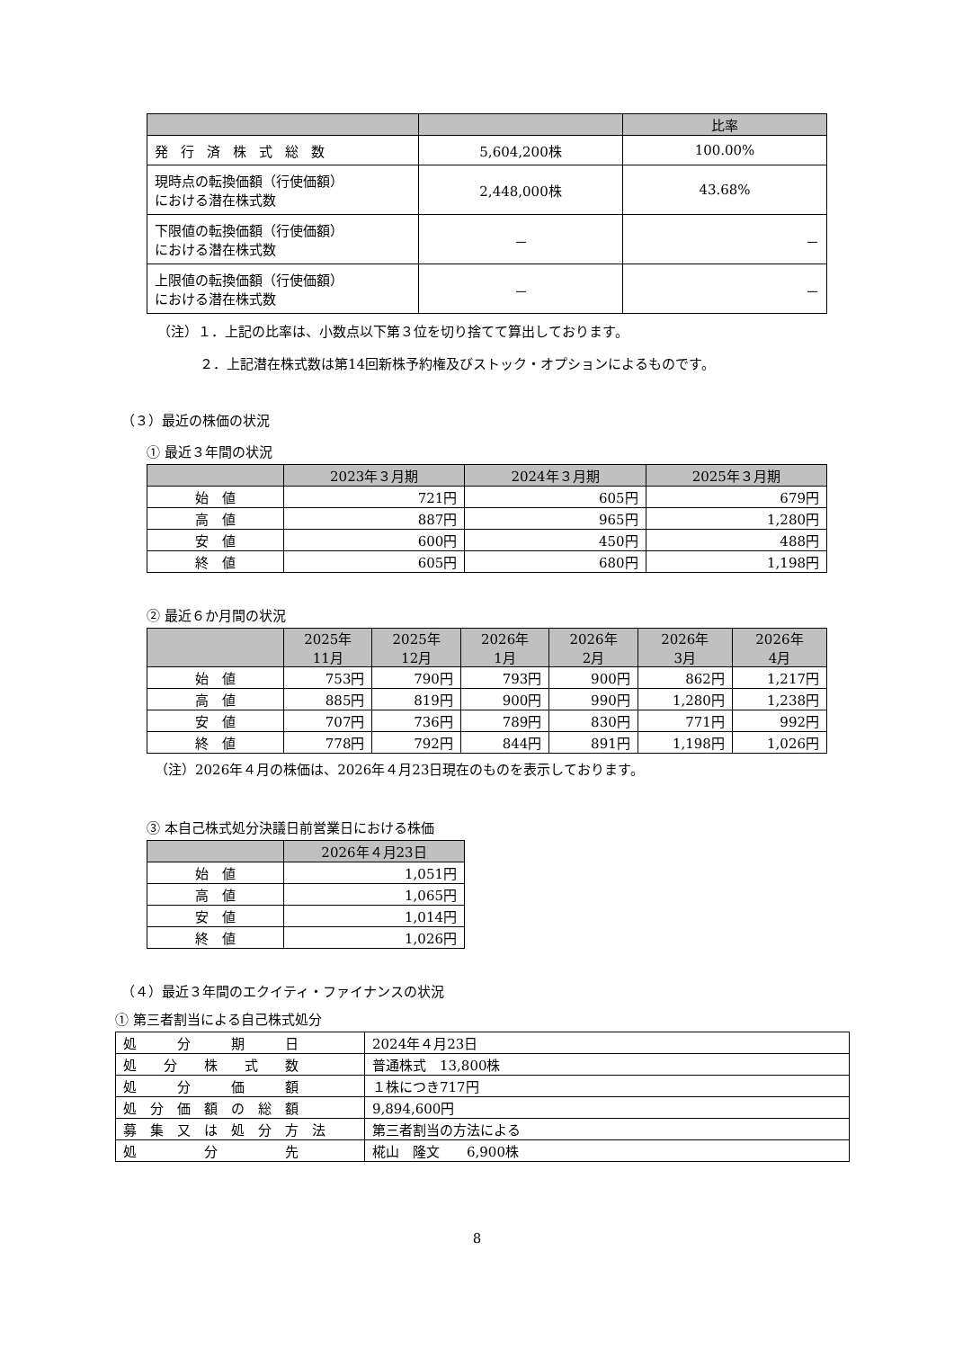| | | 比率 |
| --- | --- | --- |
| 発行済株式総数 | 5,604,200株 | 100.00% |
| 現時点の転換価額（行使価額） における潜在株式数 | 2,448,000株 | 43.68% |
| 下限値の転換価額（行使価額） における潜在株式数 | － | － |
| 上限値の転換価額（行使価額） における潜在株式数 | － | － |
（注）１．上記の比率は、小数点以下第３位を切り捨てて算出しております。
２．上記潜在株式数は第14回新株予約権及びストック・オプションによるものです。
（３）最近の株価の状況
① 最近３年間の状況
| | 2023年３月期 | 2024年３月期 | 2025年３月期 |
| --- | --- | --- | --- |
| 始 値 | 721円 | 605円 | 679円 |
| 高 値 | 887円 | 965円 | 1,280円 |
| 安 値 | 600円 | 450円 | 488円 |
| 終 値 | 605円 | 680円 | 1,198円 |
② 最近６か月間の状況
| | 2025年 11月 | 2025年 12月 | 2026年 1月 | 2026年 2月 | 2026年 3月 | 2026年 4月 |
| --- | --- | --- | --- | --- | --- | --- |
| 始 値 | 753円 | 790円 | 793円 | 900円 | 862円 | 1,217円 |
| 高 値 | 885円 | 819円 | 900円 | 990円 | 1,280円 | 1,238円 |
| 安 値 | 707円 | 736円 | 789円 | 830円 | 771円 | 992円 |
| 終 値 | 778円 | 792円 | 844円 | 891円 | 1,198円 | 1,026円 |
（注）2026年４月の株価は、2026年４月23日現在のものを表示しております。
③ 本自己株式処分決議日前営業日における株価
| | 2026年４月23日 |
| --- | --- |
| 始 値 | 1,051円 |
| 高 値 | 1,065円 |
| 安 値 | 1,014円 |
| 終 値 | 1,026円 |
（４）最近３年間のエクイティ・ファイナンスの状況
① 第三者割当による自己株式処分
| 処 分 期 日 | 2024年４月23日 |
| 処 分 株 式 数 | 普通株式 13,800株 |
| 処 分 価 額 | １株につき717円 |
| 処 分 価 額 の 総 額 | 9,894,600円 |
| 募 集 又 は 処 分 方 法 | 第三者割当の方法による |
| 処 分 先 | 椛山 隆文 6,900株 |
8